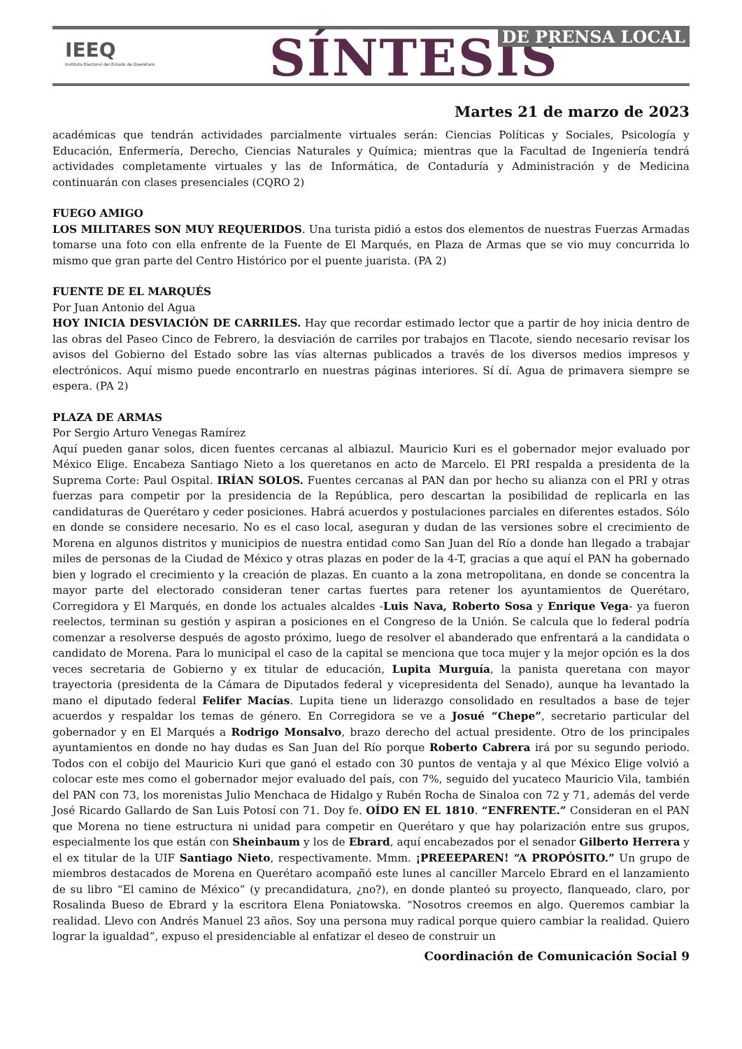IEEQ
Instituto Electoral del Estado de Querétaro
SÍNTESIS DE PRENSA LOCAL
Martes 21 de marzo de 2023
académicas que tendrán actividades parcialmente virtuales serán: Ciencias Políticas y Sociales, Psicología y Educación, Enfermería, Derecho, Ciencias Naturales y Química; mientras que la Facultad de Ingeniería tendrá actividades completamente virtuales y las de Informática, de Contaduría y Administración y de Medicina continuarán con clases presenciales (CQRO 2)
FUEGO AMIGO
LOS MILITARES SON MUY REQUERIDOS. Una turista pidió a estos dos elementos de nuestras Fuerzas Armadas tomarse una foto con ella enfrente de la Fuente de El Marqués, en Plaza de Armas que se vio muy concurrida lo mismo que gran parte del Centro Histórico por el puente juarista. (PA 2)
FUENTE DE EL MARQUÉS
Por Juan Antonio del Agua
HOY INICIA DESVIACIÓN DE CARRILES. Hay que recordar estimado lector que a partir de hoy inicia dentro de las obras del Paseo Cinco de Febrero, la desviación de carriles por trabajos en Tlacote, siendo necesario revisar los avisos del Gobierno del Estado sobre las vías alternas publicados a través de los diversos medios impresos y electrónicos. Aquí mismo puede encontrarlo en nuestras páginas interiores. Sí dí. Agua de primavera siempre se espera. (PA 2)
PLAZA DE ARMAS
Por Sergio Arturo Venegas Ramírez
Aquí pueden ganar solos, dicen fuentes cercanas al albiazul. Mauricio Kuri es el gobernador mejor evaluado por México Elige. Encabeza Santiago Nieto a los queretanos en acto de Marcelo. El PRI respalda a presidenta de la Suprema Corte: Paul Ospital. IRÍAN SOLOS. Fuentes cercanas al PAN dan por hecho su alianza con el PRI y otras fuerzas para competir por la presidencia de la República, pero descartan la posibilidad de replicarla en las candidaturas de Querétaro y ceder posiciones. Habrá acuerdos y postulaciones parciales en diferentes estados. Sólo en donde se considere necesario. No es el caso local, aseguran y dudan de las versiones sobre el crecimiento de Morena en algunos distritos y municipios de nuestra entidad como San Juan del Río a donde han llegado a trabajar miles de personas de la Ciudad de México y otras plazas en poder de la 4-T, gracias a que aquí el PAN ha gobernado bien y logrado el crecimiento y la creación de plazas. En cuanto a la zona metropolitana, en donde se concentra la mayor parte del electorado consideran tener cartas fuertes para retener los ayuntamientos de Querétaro, Corregidora y El Marqués, en donde los actuales alcaldes -Luis Nava, Roberto Sosa y Enrique Vega- ya fueron reelectos, terminan su gestión y aspiran a posiciones en el Congreso de la Unión. Se calcula que lo federal podría comenzar a resolverse después de agosto próximo, luego de resolver el abanderado que enfrentará a la candidata o candidato de Morena. Para lo municipal el caso de la capital se menciona que toca mujer y la mejor opción es la dos veces secretaria de Gobierno y ex titular de educación, Lupita Murguía, la panista queretana con mayor trayectoria (presidenta de la Cámara de Diputados federal y vicepresidenta del Senado), aunque ha levantado la mano el diputado federal Felifer Macías. Lupita tiene un liderazgo consolidado en resultados a base de tejer acuerdos y respaldar los temas de género. En Corregidora se ve a Josué “Chepe”, secretario particular del gobernador y en El Marqués a Rodrigo Monsalvo, brazo derecho del actual presidente. Otro de los principales ayuntamientos en donde no hay dudas es San Juan del Río porque Roberto Cabrera irá por su segundo periodo. Todos con el cobijo del Mauricio Kuri que ganó el estado con 30 puntos de ventaja y al que México Elige volvió a colocar este mes como el gobernador mejor evaluado del país, con 7%, seguido del yucateco Mauricio Vila, también del PAN con 73, los morenistas Julio Menchaca de Hidalgo y Rubén Rocha de Sinaloa con 72 y 71, además del verde José Ricardo Gallardo de San Luis Potosí con 71. Doy fe. OÍDO EN EL 1810. “ENFRENTE.” Consideran en el PAN que Morena no tiene estructura ni unidad para competir en Querétaro y que hay polarización entre sus grupos, especialmente los que están con Sheinbaum y los de Ebrard, aquí encabezados por el senador Gilberto Herrera y el ex titular de la UIF Santiago Nieto, respectivamente. Mmm. ¡PREEEPAREN! “A PROPÓSITO.” Un grupo de miembros destacados de Morena en Querétaro acompañó este lunes al canciller Marcelo Ebrard en el lanzamiento de su libro “El camino de México” (y precandidatura, ¿no?), en donde planteó su proyecto, flanqueado, claro, por Rosalinda Bueso de Ebrard y la escritora Elena Poniatowska. “Nosotros creemos en algo. Queremos cambiar la realidad. Llevo con Andrés Manuel 23 años. Soy una persona muy radical porque quiero cambiar la realidad. Quiero lograr la igualdad”, expuso el presidenciable al enfatizar el deseo de construir un
Coordinación de Comunicación Social 9